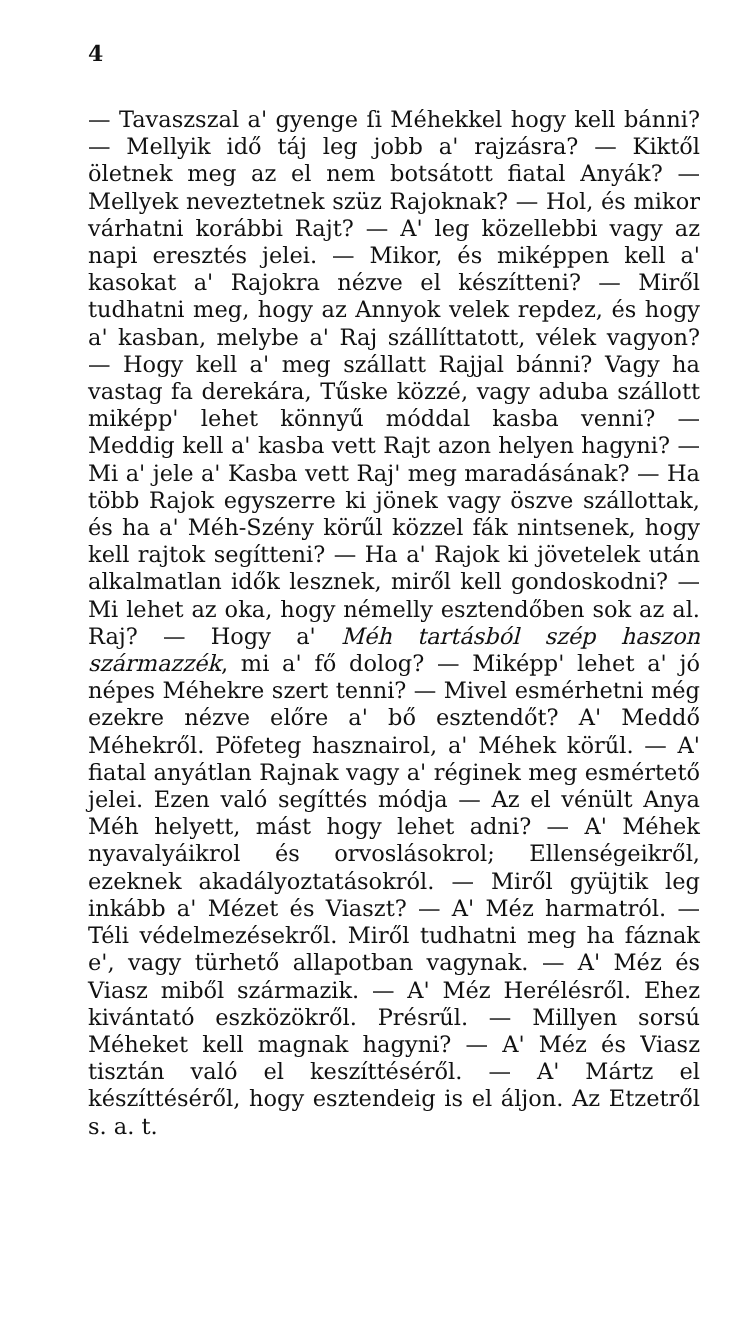4
— Tavaszszal a' gyenge ſi Méhekkel hogy kell bánni? — Mellyik idő táj leg jobb a' rajzásra? — Kiktől öletnek meg az el nem botsátott fiatal Anyák? — Mellyek neveztetnek szüz Rajoknak? — Hol, és mikor várhatni korábbi Rajt? — A' leg közellebbi vagy az napi eresztés jelei. — Mikor, és miképpen kell a' kasokat a' Rajokra nézve el készítteni? — Miről tudhatni meg, hogy az Annyok velek repdez, és hogy a' kasban, melybe a' Raj szállíttatott, vélek vagyon? — Hogy kell a' meg szállatt Rajjal bánni? Vagy ha vastag fa derekára, Tűske közzé, vagy aduba szállott miképp' lehet könnyű móddal kasba venni? — Meddig kell a' kasba vett Rajt azon helyen hagyni? — Mi a' jele a' Kasba vett Raj' meg maradásának? — Ha több Rajok egyszerre ki jönek vagy öszve szállottak, és ha a' Méh-Szény körűl közzel fák nintsenek, hogy kell rajtok segítteni? — Ha a' Rajok ki jövetelek után alkalmatlan idők lesznek, miről kell gondoskodni? — Mi lehet az oka, hogy némelly esztendőben sok az al. Raj? — Hogy a' Méh tartásból szép haszon származzék, mi a' fő dolog? — Miképp' lehet a' jó népes Méhekre szert tenni? — Mivel esmérhetni még ezekre nézve előre a' bő esztendőt? A' Meddő Méhekről. Pöfeteg hasznairol, a' Méhek körűl. — A' fiatal anyátlan Rajnak vagy a' réginek meg esmértető jelei. Ezen való segíttés módja — Az el vénült Anya Méh helyett, mást hogy lehet adni? — A' Méhek nyavalyáikrol és orvoslásokrol; Ellenségeikről, ezeknek akadályoztatásokról. — Miről gyüjtik leg inkább a' Mézet és Viaszt? — A' Méz harmatról. — Téli védelmezésekről. Miről tudhatni meg ha fáznak e', vagy türhető allapotban vagynak. — A' Méz és Viasz miből származik. — A' Méz Herélésről. Ehez kivántató eszközökről. Présrűl. — Millyen sorsú Méheket kell magnak hagyni? — A' Méz és Viasz tisztán való el keszíttéséről. — A' Mártz el készíttéséről, hogy esztendeig is el áljon. Az Etzetről s. a. t.